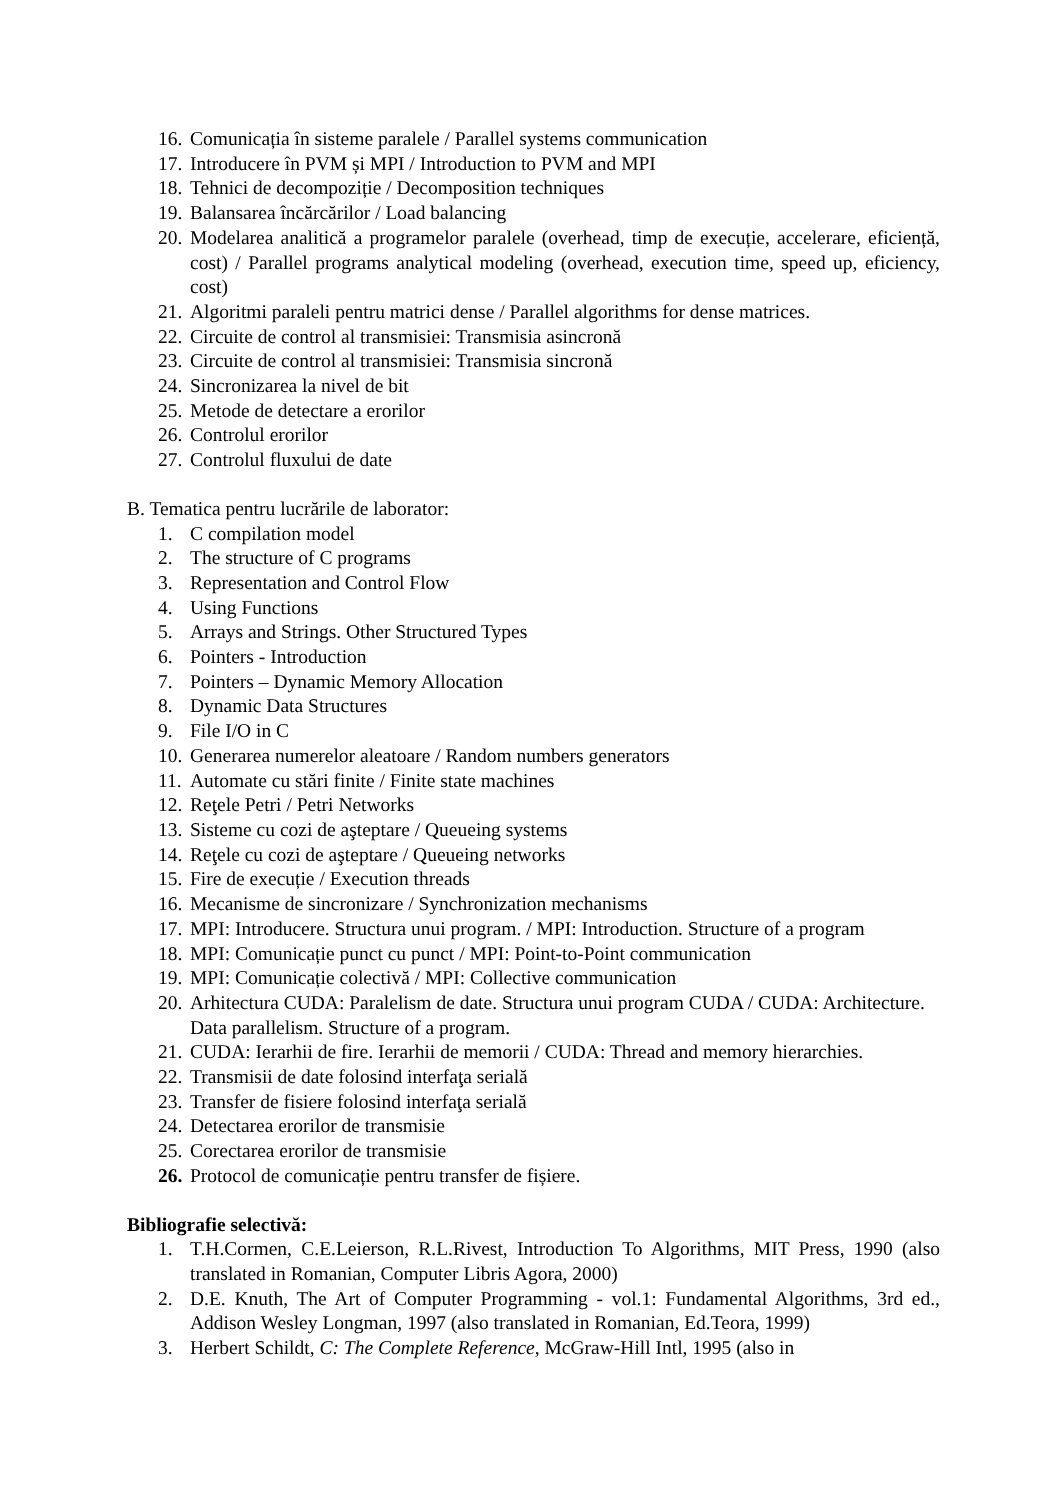16. Comunicația în sisteme paralele / Parallel systems communication
17. Introducere în PVM și MPI / Introduction to PVM and MPI
18. Tehnici de decompoziție / Decomposition techniques
19. Balansarea încărcărilor / Load balancing
20. Modelarea analitică a programelor paralele (overhead, timp de execuție, accelerare, eficiență, cost) / Parallel programs analytical modeling (overhead, execution time, speed up, eficiency, cost)
21. Algoritmi paraleli pentru matrici dense / Parallel algorithms for dense matrices.
22. Circuite de control al transmisiei: Transmisia asincronă
23. Circuite de control al transmisiei: Transmisia sincronă
24. Sincronizarea la nivel de bit
25. Metode de detectare a erorilor
26. Controlul erorilor
27. Controlul fluxului de date
B. Tematica pentru lucrările de laborator:
1. C compilation model
2. The structure of C programs
3. Representation and Control Flow
4. Using Functions
5. Arrays and Strings. Other Structured Types
6. Pointers - Introduction
7. Pointers – Dynamic Memory Allocation
8. Dynamic Data Structures
9. File I/O in C
10. Generarea numerelor aleatoare / Random numbers generators
11. Automate cu stări finite / Finite state machines
12. Reţele Petri / Petri Networks
13. Sisteme cu cozi de aşteptare / Queueing systems
14. Reţele cu cozi de aşteptare / Queueing networks
15. Fire de execuție / Execution threads
16. Mecanisme de sincronizare / Synchronization mechanisms
17. MPI: Introducere. Structura unui program. / MPI: Introduction. Structure of a program
18. MPI: Comunicație punct cu punct / MPI: Point-to-Point communication
19. MPI: Comunicație colectivă / MPI: Collective communication
20. Arhitectura CUDA: Paralelism de date. Structura unui program CUDA / CUDA: Architecture. Data parallelism. Structure of a program.
21. CUDA: Ierarhii de fire. Ierarhii de memorii / CUDA: Thread and memory hierarchies.
22. Transmisii de date folosind interfaţa serială
23. Transfer de fisiere folosind interfaţa serială
24. Detectarea erorilor de transmisie
25. Corectarea erorilor de transmisie
26. Protocol de comunicație pentru transfer de fișiere.
Bibliografie selectivă:
1. T.H.Cormen, C.E.Leierson, R.L.Rivest, Introduction To Algorithms, MIT Press, 1990 (also translated in Romanian, Computer Libris Agora, 2000)
2. D.E. Knuth, The Art of Computer Programming - vol.1: Fundamental Algorithms, 3rd ed., Addison Wesley Longman, 1997 (also translated in Romanian, Ed.Teora, 1999)
3. Herbert Schildt, C: The Complete Reference, McGraw-Hill Intl, 1995 (also in